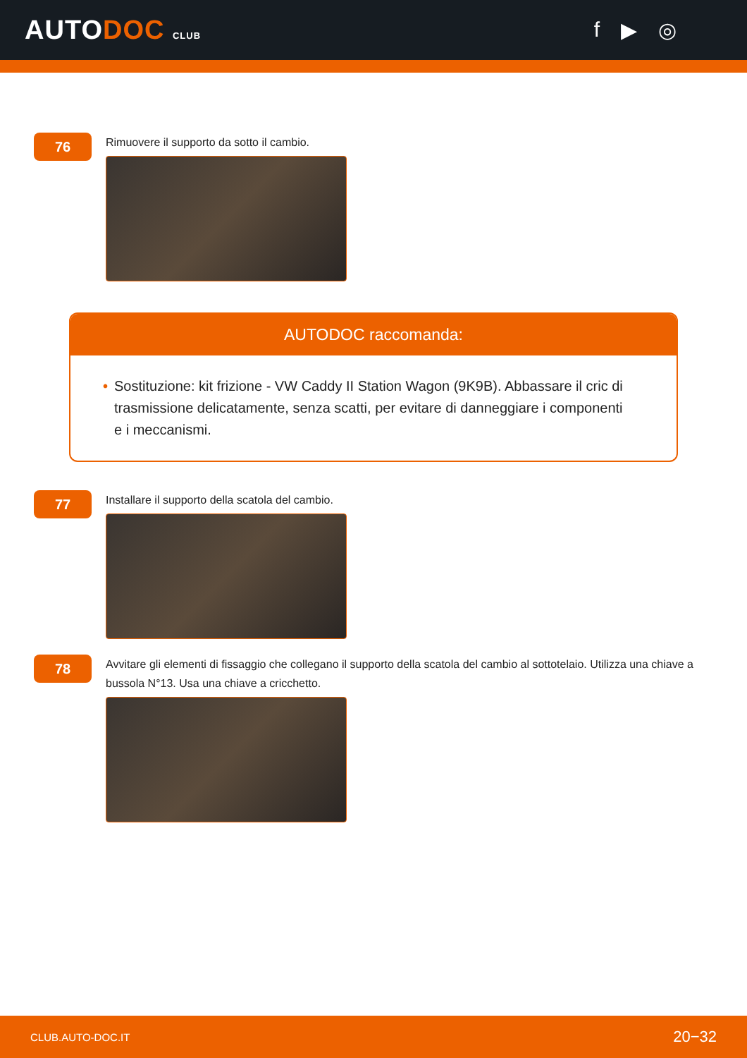AUTODOC CLUB
f ▶ ◎
76
Rimuovere il supporto da sotto il cambio.
AUTODOC raccomanda:
• Sostituzione: kit frizione - VW Caddy II Station Wagon (9K9B). Abbassare il cric di trasmissione delicatamente, senza scatti, per evitare di danneggiare i componenti e i meccanismi.
77
Installare il supporto della scatola del cambio.
78
Avvitare gli elementi di fissaggio che collegano il supporto della scatola del cambio al sottotelaio. Utilizza una chiave a bussola N°13. Usa una chiave a cricchetto.
CLUB.AUTO-DOC.IT 20−32